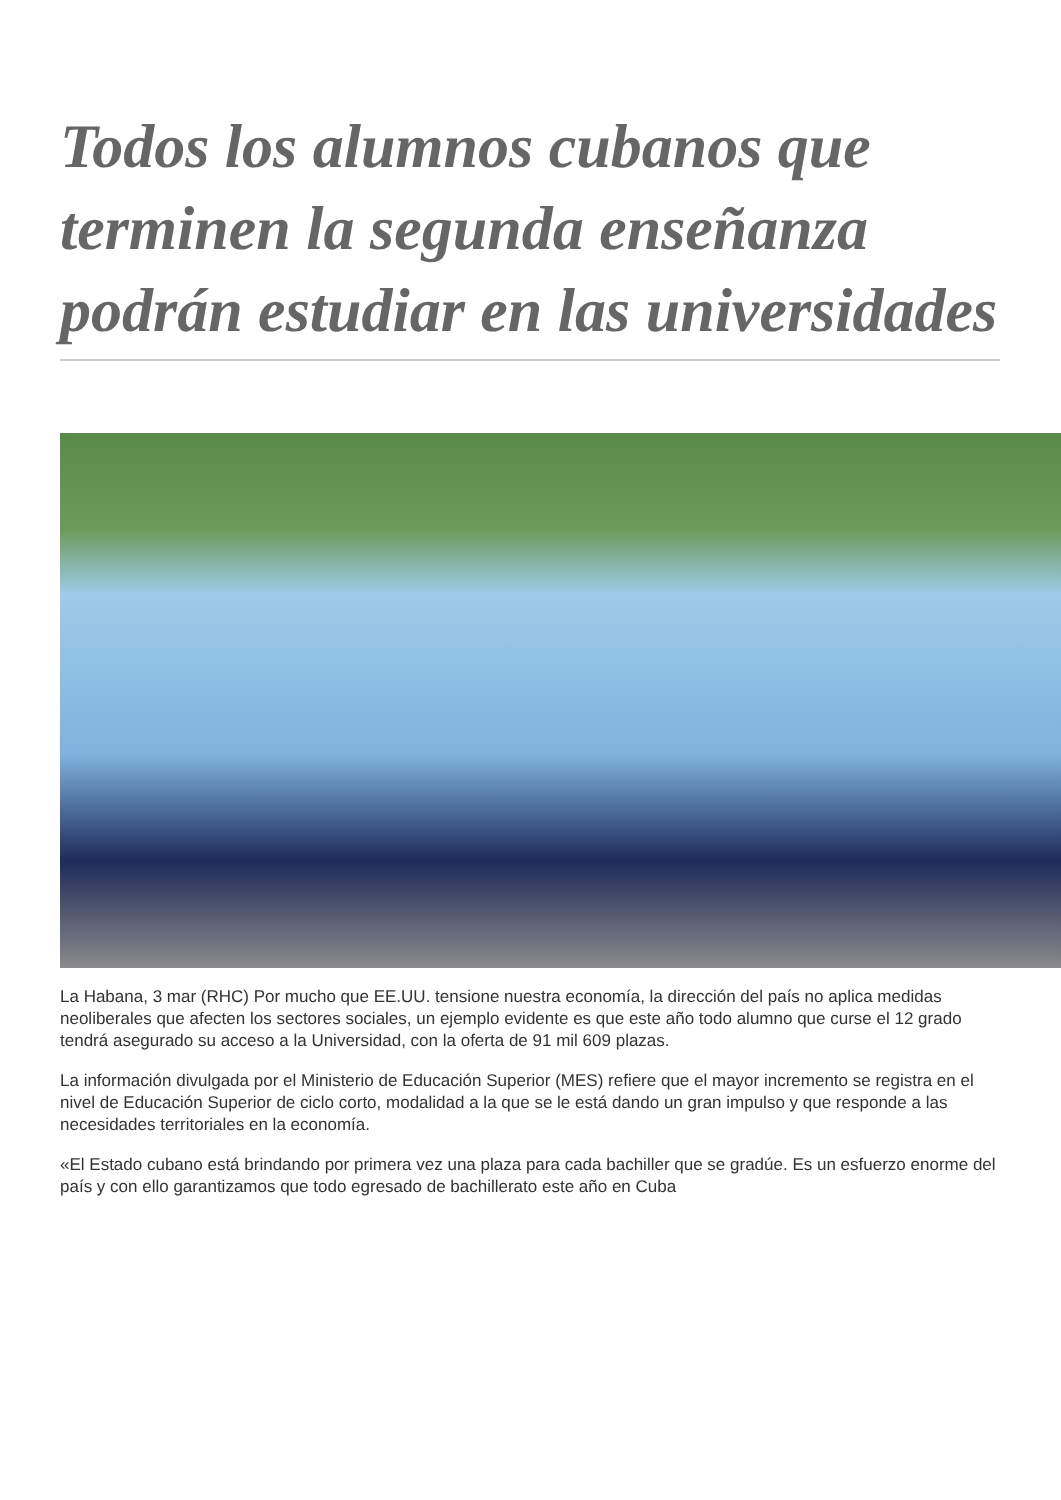Todos los alumnos cubanos que terminen la segunda enseñanza podrán estudiar en las universidades
La Habana, 3 mar (RHC) Por mucho que EE.UU. tensione nuestra economía, la dirección del país no aplica medidas neoliberales que afecten los sectores sociales, un ejemplo evidente es que este año todo alumno que curse el 12 grado tendrá asegurado su acceso a la Universidad, con la oferta de 91 mil 609 plazas.
La información divulgada por el Ministerio de Educación Superior (MES) refiere que el mayor incremento se registra en el nivel de Educación Superior de ciclo corto, modalidad a la que se le está dando un gran impulso y que responde a las necesidades territoriales en la economía.
«El Estado cubano está brindando por primera vez una plaza para cada bachiller que se gradúe. Es un esfuerzo enorme del país y con ello garantizamos que todo egresado de bachillerato este año en Cuba